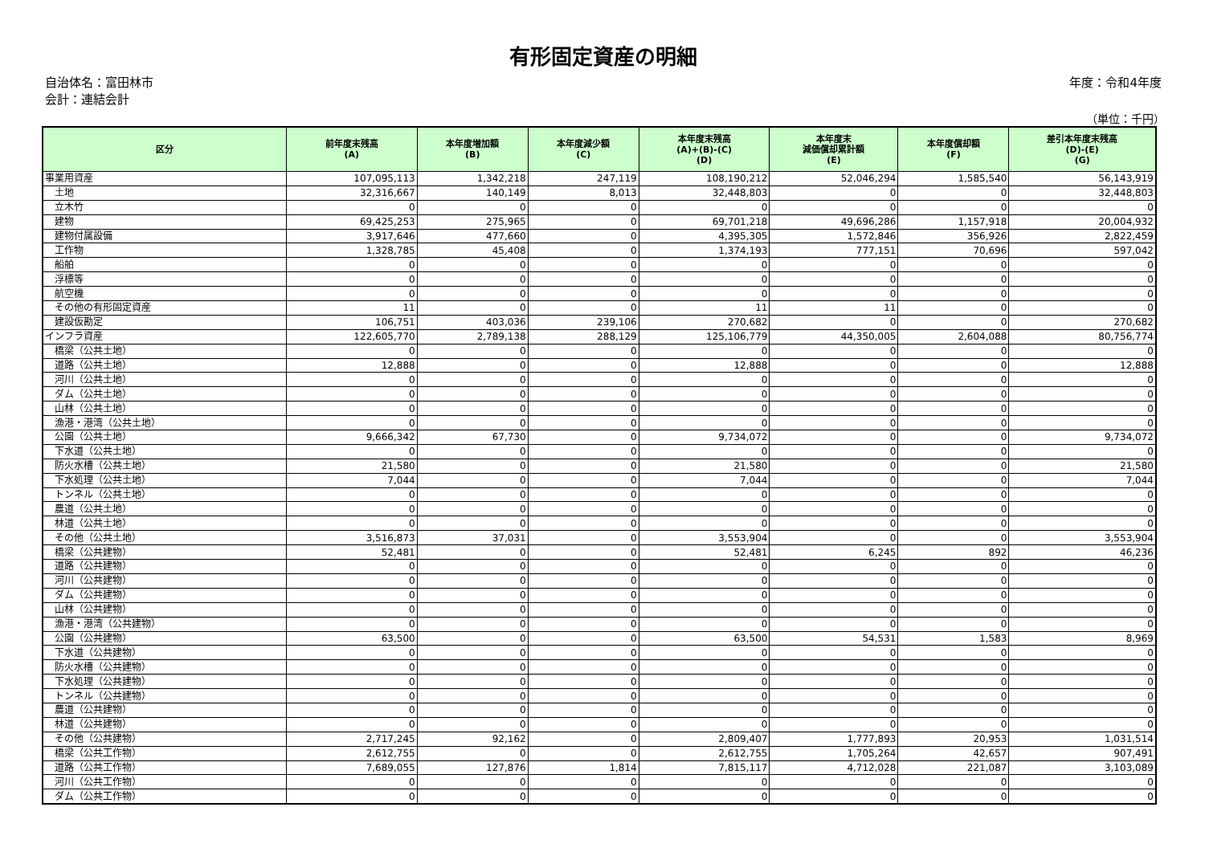有形固定資産の明細
自治体名：富田林市
会計：連結会計
年度：令和4年度
（単位：千円）
| 区分 | 前年度末残高 (A) | 本年度増加額 (B) | 本年度減少額 (C) | 本年度末残高 (A)+(B)-(C) (D) | 本年度末 減価償却累計額 (E) | 本年度償却額 (F) | 差引本年度末残高 (D)-(E) (G) |
| --- | --- | --- | --- | --- | --- | --- | --- |
| 事業用資産 | 107,095,113 | 1,342,218 | 247,119 | 108,190,212 | 52,046,294 | 1,585,540 | 56,143,919 |
| 土地 | 32,316,667 | 140,149 | 8,013 | 32,448,803 | 0 | 0 | 32,448,803 |
| 立木竹 | 0 | 0 | 0 | 0 | 0 | 0 | 0 |
| 建物 | 69,425,253 | 275,965 | 0 | 69,701,218 | 49,696,286 | 1,157,918 | 20,004,932 |
| 建物付属設備 | 3,917,646 | 477,660 | 0 | 4,395,305 | 1,572,846 | 356,926 | 2,822,459 |
| 工作物 | 1,328,785 | 45,408 | 0 | 1,374,193 | 777,151 | 70,696 | 597,042 |
| 船舶 | 0 | 0 | 0 | 0 | 0 | 0 | 0 |
| 浮標等 | 0 | 0 | 0 | 0 | 0 | 0 | 0 |
| 航空機 | 0 | 0 | 0 | 0 | 0 | 0 | 0 |
| その他の有形固定資産 | 11 | 0 | 0 | 11 | 11 | 0 | 0 |
| 建設仮勘定 | 106,751 | 403,036 | 239,106 | 270,682 | 0 | 0 | 270,682 |
| インフラ資産 | 122,605,770 | 2,789,138 | 288,129 | 125,106,779 | 44,350,005 | 2,604,088 | 80,756,774 |
| 橋梁（公共土地） | 0 | 0 | 0 | 0 | 0 | 0 | 0 |
| 道路（公共土地） | 12,888 | 0 | 0 | 12,888 | 0 | 0 | 12,888 |
| 河川（公共土地） | 0 | 0 | 0 | 0 | 0 | 0 | 0 |
| ダム（公共土地） | 0 | 0 | 0 | 0 | 0 | 0 | 0 |
| 山林（公共土地） | 0 | 0 | 0 | 0 | 0 | 0 | 0 |
| 漁港・港湾（公共土地） | 0 | 0 | 0 | 0 | 0 | 0 | 0 |
| 公園（公共土地） | 9,666,342 | 67,730 | 0 | 9,734,072 | 0 | 0 | 9,734,072 |
| 下水道（公共土地） | 0 | 0 | 0 | 0 | 0 | 0 | 0 |
| 防火水槽（公共土地） | 21,580 | 0 | 0 | 21,580 | 0 | 0 | 21,580 |
| 下水処理（公共土地） | 7,044 | 0 | 0 | 7,044 | 0 | 0 | 7,044 |
| トンネル（公共土地） | 0 | 0 | 0 | 0 | 0 | 0 | 0 |
| 農道（公共土地） | 0 | 0 | 0 | 0 | 0 | 0 | 0 |
| 林道（公共土地） | 0 | 0 | 0 | 0 | 0 | 0 | 0 |
| その他（公共土地） | 3,516,873 | 37,031 | 0 | 3,553,904 | 0 | 0 | 3,553,904 |
| 橋梁（公共建物） | 52,481 | 0 | 0 | 52,481 | 6,245 | 892 | 46,236 |
| 道路（公共建物） | 0 | 0 | 0 | 0 | 0 | 0 | 0 |
| 河川（公共建物） | 0 | 0 | 0 | 0 | 0 | 0 | 0 |
| ダム（公共建物） | 0 | 0 | 0 | 0 | 0 | 0 | 0 |
| 山林（公共建物） | 0 | 0 | 0 | 0 | 0 | 0 | 0 |
| 漁港・港湾（公共建物） | 0 | 0 | 0 | 0 | 0 | 0 | 0 |
| 公園（公共建物） | 63,500 | 0 | 0 | 63,500 | 54,531 | 1,583 | 8,969 |
| 下水道（公共建物） | 0 | 0 | 0 | 0 | 0 | 0 | 0 |
| 防火水槽（公共建物） | 0 | 0 | 0 | 0 | 0 | 0 | 0 |
| 下水処理（公共建物） | 0 | 0 | 0 | 0 | 0 | 0 | 0 |
| トンネル（公共建物） | 0 | 0 | 0 | 0 | 0 | 0 | 0 |
| 農道（公共建物） | 0 | 0 | 0 | 0 | 0 | 0 | 0 |
| 林道（公共建物） | 0 | 0 | 0 | 0 | 0 | 0 | 0 |
| その他（公共建物） | 2,717,245 | 92,162 | 0 | 2,809,407 | 1,777,893 | 20,953 | 1,031,514 |
| 橋梁（公共工作物） | 2,612,755 | 0 | 0 | 2,612,755 | 1,705,264 | 42,657 | 907,491 |
| 道路（公共工作物） | 7,689,055 | 127,876 | 1,814 | 7,815,117 | 4,712,028 | 221,087 | 3,103,089 |
| 河川（公共工作物） | 0 | 0 | 0 | 0 | 0 | 0 | 0 |
| ダム（公共工作物） | 0 | 0 | 0 | 0 | 0 | 0 | 0 |